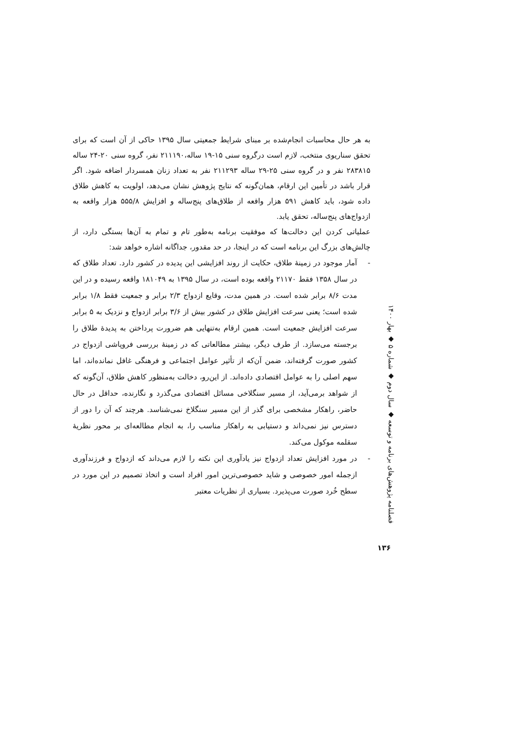به هر حال محاسبات انجام‌شده بر مبنای شرایط جمعیتی سال ۱۳۹۵ حاکی از آن است که برای تحقق سناریوی منتخب، لازم است درگروه سنی ۱۵-۱۹ ساله،۲۱۱۱۹۰ نفر، گروه سنی ۲۰-۲۴ ساله ۲۸۳۸۱۵ نفر و در گروه سنی ۲۵-۲۹ ساله ۲۱۱۲۹۳ نفر به تعداد زنان همسردار اضافه شود. اگر قرار باشد در تأمین این ارقام، همان‌گونه که نتایج پژوهش نشان می‌دهد، اولویت به کاهش طلاق داده شود، باید کاهش ۵۹۱ هزار واقعه از طلاق‌های پنج‌ساله و افزایش ۵۵۵/۸ هزار واقعه به ازدواج‌های پنج‌ساله، تحقق یابد.
عملیاتی کردن این دخالت‌ها که موفقیت برنامه به‌طور تام و تمام به آن‌ها بستگی دارد، از چالش‌های بزرگ این برنامه است که در اینجا، در حد مقدور، جداگانه اشاره خواهد شد:
- آمار موجود در زمینهٔ طلاق، حکایت از روند افزایشی این پدیده در کشور دارد. تعداد طلاق که در سال ۱۳۵۸ فقط ۲۱۱۷۰ واقعه بوده است، در سال ۱۳۹۵ به ۱۸۱۰۴۹ واقعه رسیده و در این مدت ۸/۶ برابر شده است. در همین مدت، وقایع ازدواج ۲/۳ برابر و جمعیت فقط ۱/۸ برابر شده است؛ یعنی سرعت افزایش طلاق در کشور بیش از ۳/۶ برابر ازدواج و نزدیک به ۵ برابر سرعت افزایش جمعیت است. همین ارقام به‌تنهایی هم ضرورت پرداختن به پدیدهٔ طلاق را برجسته می‌سازد. از طرف دیگر، بیشتر مطالعاتی که در زمینهٔ بررسی فروپاشی ازدواج در کشور صورت گرفته‌اند، ضمن آن‌که از تأثیر عوامل اجتماعی و فرهنگی غافل نمانده‌اند، اما سهم اصلی را به عوامل اقتصادی داده‌اند. از این‌رو، دخالت به‌منظور کاهش طلاق، آن‌گونه که از شواهد برمی‌آید، از مسیر سنگلاخی مسائل اقتصادی می‌گذرد و نگارنده، حداقل در حال حاضر، راهکار مشخصی برای گذر از این مسیر سنگلاخ نمی‌شناسد. هرچند که آن را دور از دسترس نیز نمی‌داند و دستیابی به راهکار مناسب را، به انجام مطالعه‌ای بر محور نظریهٔ سقلمه موکول می‌کند.
- در مورد افزایش تعداد ازدواج نیز یادآوری این نکته را لازم می‌داند که ازدواج و فرزندآوری ازجمله امور خصوصی و شاید خصوصی‌ترین امور افراد است و اتخاذ تصمیم در این مورد در سطح خُرد صورت می‌پذیرد. بسیاری از نظریات معتبر
فصلنامه پژوهش‌های برنامه و توسعه ◆ سال دوم ◆ شماره ۵ ◆ بهار ۱۴۰۰
۱۳۶